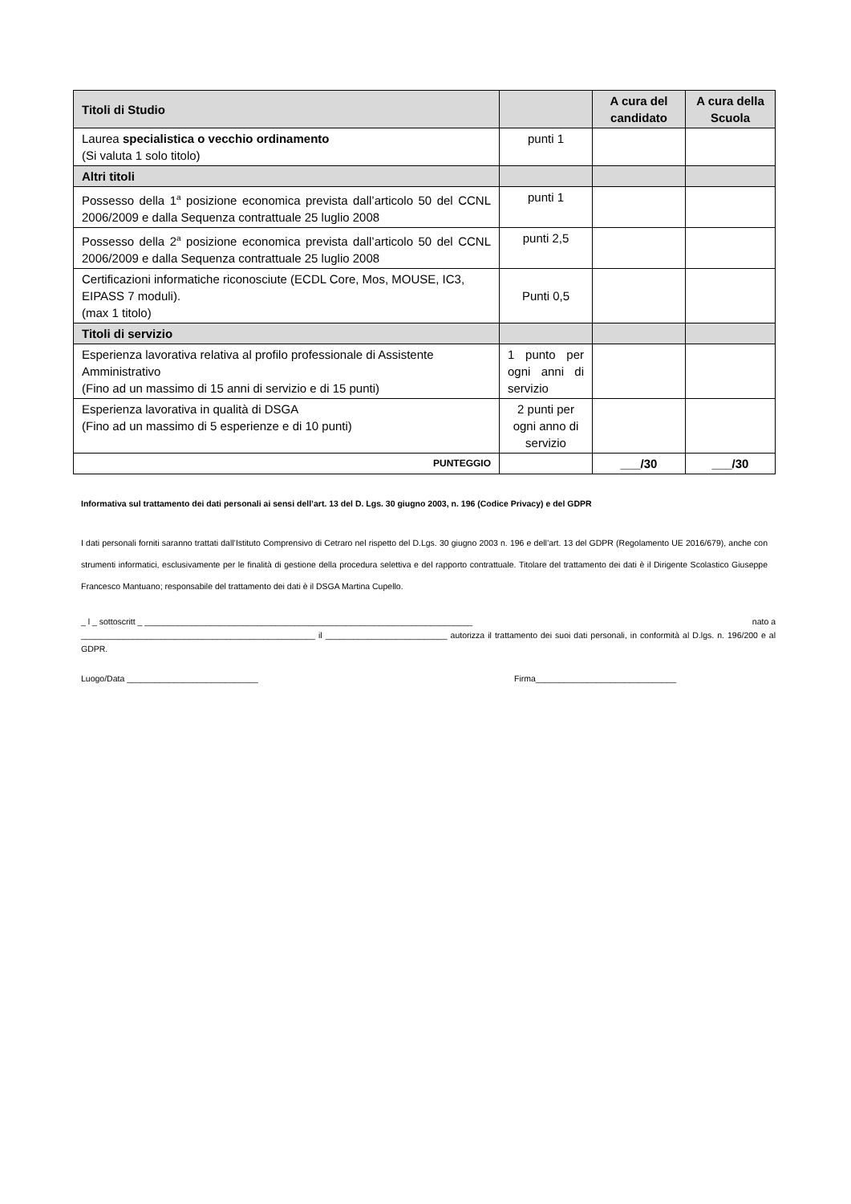| Titoli di Studio | | A cura del candidato | A cura della Scuola |
| --- | --- | --- | --- |
| Laurea specialistica o vecchio ordinamento (Si valuta 1 solo titolo) | punti 1 | | |
| Altri titoli | | | |
| Possesso della 1<sup>a</sup> posizione economica prevista dall’articolo 50 del CCNL 2006/2009 e dalla Sequenza contrattuale 25 luglio 2008 | punti 1 | | |
| Possesso della 2<sup>a</sup> posizione economica prevista dall’articolo 50 del CCNL 2006/2009 e dalla Sequenza contrattuale 25 luglio 2008 | punti 2,5 | | |
| Certificazioni informatiche riconosciute (ECDL Core, Mos, MOUSE, IC3, EIPASS 7 moduli). (max 1 titolo) | Punti 0,5 | | |
| Titoli di servizio | | | |
| Esperienza lavorativa relativa al profilo professionale di Assistente Amministrativo (Fino ad un massimo di 15 anni di servizio e di 15 punti) | 1 punto per ogni anni di servizio | | |
| Esperienza lavorativa in qualità di DSGA (Fino ad un massimo di 5 esperienze e di 10 punti) | 2 punti per ogni anno di servizio | | |
| PUNTEGGIO | | ___/30 | ___/30 |
Informativa sul trattamento dei dati personali ai sensi dell’art. 13 del D. Lgs. 30 giugno 2003, n. 196 (Codice Privacy) e del GDPR
I dati personali forniti saranno trattati dall’Istituto Comprensivo di Cetraro nel rispetto del D.Lgs. 30 giugno 2003 n. 196 e dell’art. 13 del GDPR (Regolamento UE 2016/679), anche con strumenti informatici, esclusivamente per le finalità di gestione della procedura selettiva e del rapporto contrattuale. Titolare del trattamento dei dati è il Dirigente Scolastico Giuseppe Francesco Mantuano; responsabile del trattamento dei dati è il DSGA Martina Cupello.
_ l _ sottoscritt _ ______________________________________________________________________ nato a
__________________________________________________ il __________________________ autorizza il trattamento dei suoi dati personali, in conformità al D.lgs. n. 196/200 e al GDPR.
Luogo/Data ____________________________ Firma______________________________